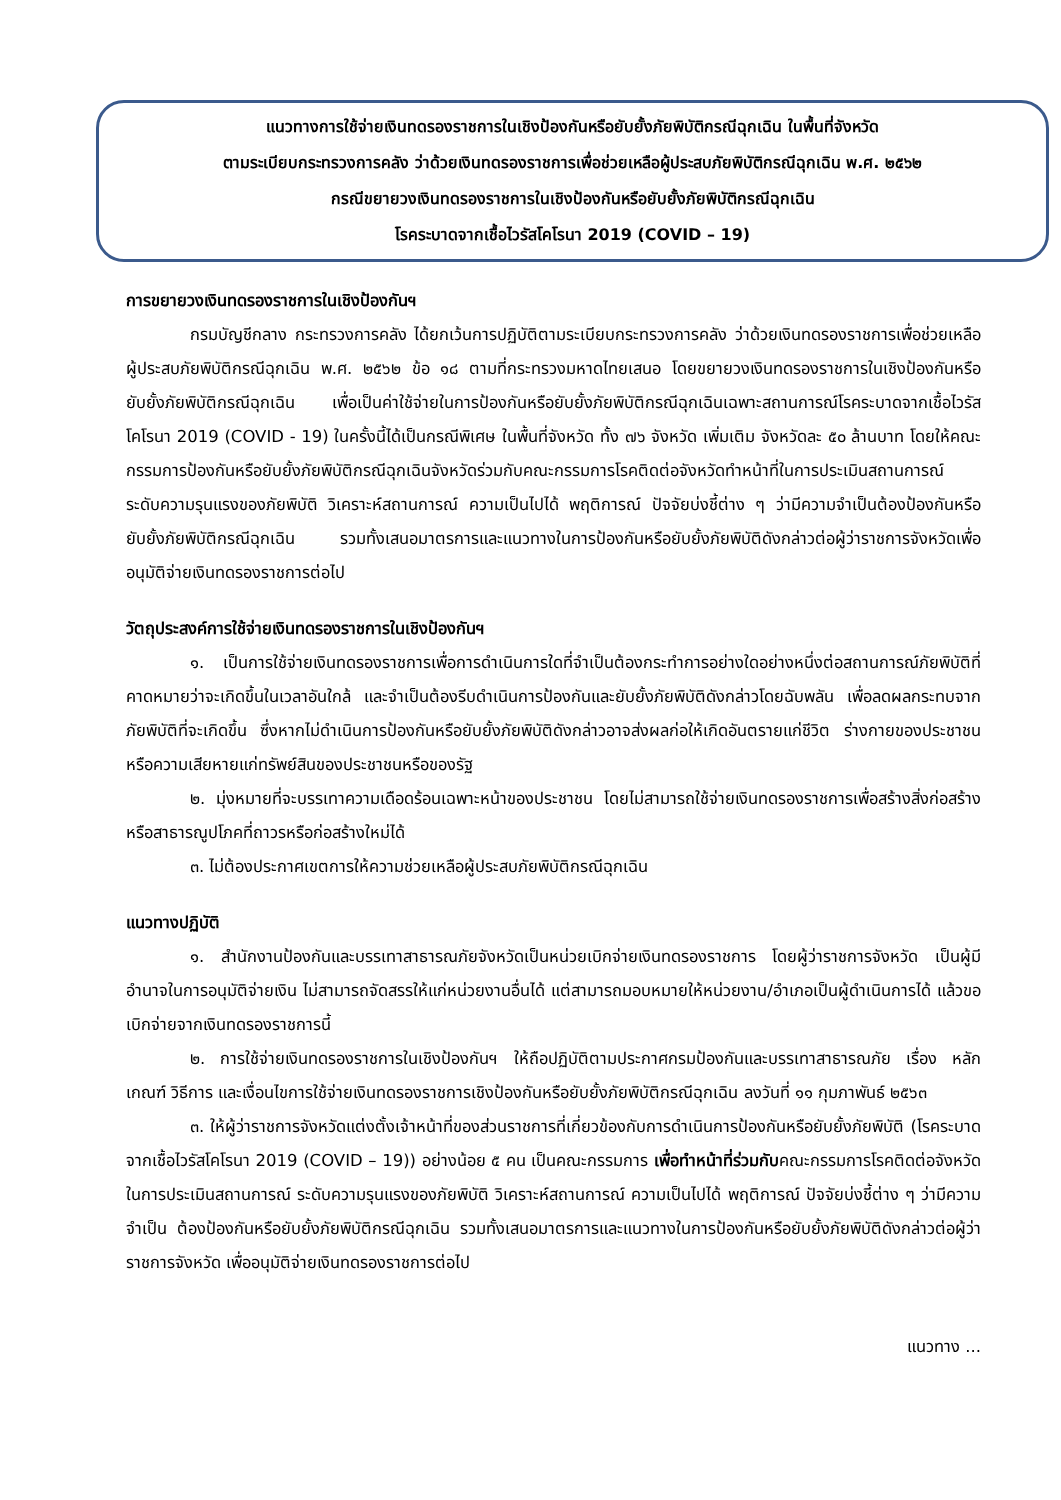แนวทางการใช้จ่ายเงินทดรองราชการในเชิงป้องกันหรือยับยั้งภัยพิบัติกรณีฉุกเฉิน ในพื้นที่จังหวัด
ตามระเบียบกระทรวงการคลัง ว่าด้วยเงินทดรองราชการเพื่อช่วยเหลือผู้ประสบภัยพิบัติกรณีฉุกเฉิน พ.ศ. ๒๕๖๒
กรณีขยายวงเงินทดรองราชการในเชิงป้องกันหรือยับยั้งภัยพิบัติกรณีฉุกเฉิน
โรคระบาดจากเชื้อไวรัสโคโรนา 2019 (COVID – 19)
การขยายวงเงินทดรองราชการในเชิงป้องกันฯ
กรมบัญชีกลาง กระทรวงการคลัง ได้ยกเว้นการปฏิบัติตามระเบียบกระทรวงการคลัง ว่าด้วยเงินทดรองราชการเพื่อช่วยเหลือผู้ประสบภัยพิบัติกรณีฉุกเฉิน พ.ศ. ๒๕๖๒ ข้อ ๑๘ ตามที่กระทรวงมหาดไทยเสนอ โดยขยายวงเงินทดรองราชการในเชิงป้องกันหรือยับยั้งภัยพิบัติกรณีฉุกเฉิน เพื่อเป็นค่าใช้จ่ายในการป้องกันหรือยับยั้งภัยพิบัติกรณีฉุกเฉินเฉพาะสถานการณ์โรคระบาดจากเชื้อไวรัสโคโรนา 2019 (COVID - 19) ในครั้งนี้ได้เป็นกรณีพิเศษ ในพื้นที่จังหวัด ทั้ง ๗๖ จังหวัด เพิ่มเติม จังหวัดละ ๕๐ ล้านบาท โดยให้คณะกรรมการป้องกันหรือยับยั้งภัยพิบัติกรณีฉุกเฉินจังหวัดร่วมกับคณะกรรมการโรคติดต่อจังหวัดทำหน้าที่ในการประเมินสถานการณ์ ระดับความรุนแรงของภัยพิบัติ วิเคราะห์สถานการณ์ ความเป็นไปได้ พฤติการณ์ ปัจจัยบ่งชี้ต่าง ๆ ว่ามีความจำเป็นต้องป้องกันหรือยับยั้งภัยพิบัติกรณีฉุกเฉิน รวมทั้งเสนอมาตรการและแนวทางในการป้องกันหรือยับยั้งภัยพิบัติดังกล่าวต่อผู้ว่าราชการจังหวัดเพื่ออนุมัติจ่ายเงินทดรองราชการต่อไป
วัตถุประสงค์การใช้จ่ายเงินทดรองราชการในเชิงป้องกันฯ
๑. เป็นการใช้จ่ายเงินทดรองราชการเพื่อการดำเนินการใดที่จำเป็นต้องกระทำการอย่างใดอย่างหนึ่งต่อสถานการณ์ภัยพิบัติที่คาดหมายว่าจะเกิดขึ้นในเวลาอันใกล้ และจำเป็นต้องรีบดำเนินการป้องกันและยับยั้งภัยพิบัติดังกล่าวโดยฉับพลัน เพื่อลดผลกระทบจากภัยพิบัติที่จะเกิดขึ้น ซึ่งหากไม่ดำเนินการป้องกันหรือยับยั้งภัยพิบัติดังกล่าวอาจส่งผลก่อให้เกิดอันตรายแก่ชีวิต ร่างกายของประชาชน หรือความเสียหายแก่ทรัพย์สินของประชาชนหรือของรัฐ
๒. มุ่งหมายที่จะบรรเทาความเดือดร้อนเฉพาะหน้าของประชาชน โดยไม่สามารถใช้จ่ายเงินทดรองราชการเพื่อสร้างสิ่งก่อสร้าง หรือสาธารณูปโภคที่ถาวรหรือก่อสร้างใหม่ได้
๓. ไม่ต้องประกาศเขตการให้ความช่วยเหลือผู้ประสบภัยพิบัติกรณีฉุกเฉิน
แนวทางปฏิบัติ
๑. สำนักงานป้องกันและบรรเทาสาธารณภัยจังหวัดเป็นหน่วยเบิกจ่ายเงินทดรองราชการ โดยผู้ว่าราชการจังหวัด เป็นผู้มีอำนาจในการอนุมัติจ่ายเงิน ไม่สามารถจัดสรรให้แก่หน่วยงานอื่นได้ แต่สามารถมอบหมายให้หน่วยงาน/อำเภอเป็นผู้ดำเนินการได้ แล้วขอเบิกจ่ายจากเงินทดรองราชการนี้
๒. การใช้จ่ายเงินทดรองราชการในเชิงป้องกันฯ ให้ถือปฏิบัติตามประกาศกรมป้องกันและบรรเทาสาธารณภัย เรื่อง หลักเกณฑ์ วิธีการ และเงื่อนไขการใช้จ่ายเงินทดรองราชการเชิงป้องกันหรือยับยั้งภัยพิบัติกรณีฉุกเฉิน ลงวันที่ ๑๑ กุมภาพันธ์ ๒๕๖๓
๓. ให้ผู้ว่าราชการจังหวัดแต่งตั้งเจ้าหน้าที่ของส่วนราชการที่เกี่ยวข้องกับการดำเนินการป้องกันหรือยับยั้งภัยพิบัติ (โรคระบาดจากเชื้อไวรัสโคโรนา 2019 (COVID – 19)) อย่างน้อย ๕ คน เป็นคณะกรรมการ เพื่อทำหน้าที่ร่วมกับคณะกรรมการโรคติดต่อจังหวัด ในการประเมินสถานการณ์ ระดับความรุนแรงของภัยพิบัติ วิเคราะห์สถานการณ์ ความเป็นไปได้ พฤติการณ์ ปัจจัยบ่งชี้ต่าง ๆ ว่ามีความจำเป็น ต้องป้องกันหรือยับยั้งภัยพิบัติกรณีฉุกเฉิน รวมทั้งเสนอมาตรการและแนวทางในการป้องกันหรือยับยั้งภัยพิบัติดังกล่าวต่อผู้ว่าราชการจังหวัด เพื่ออนุมัติจ่ายเงินทดรองราชการต่อไป
แนวทาง ...